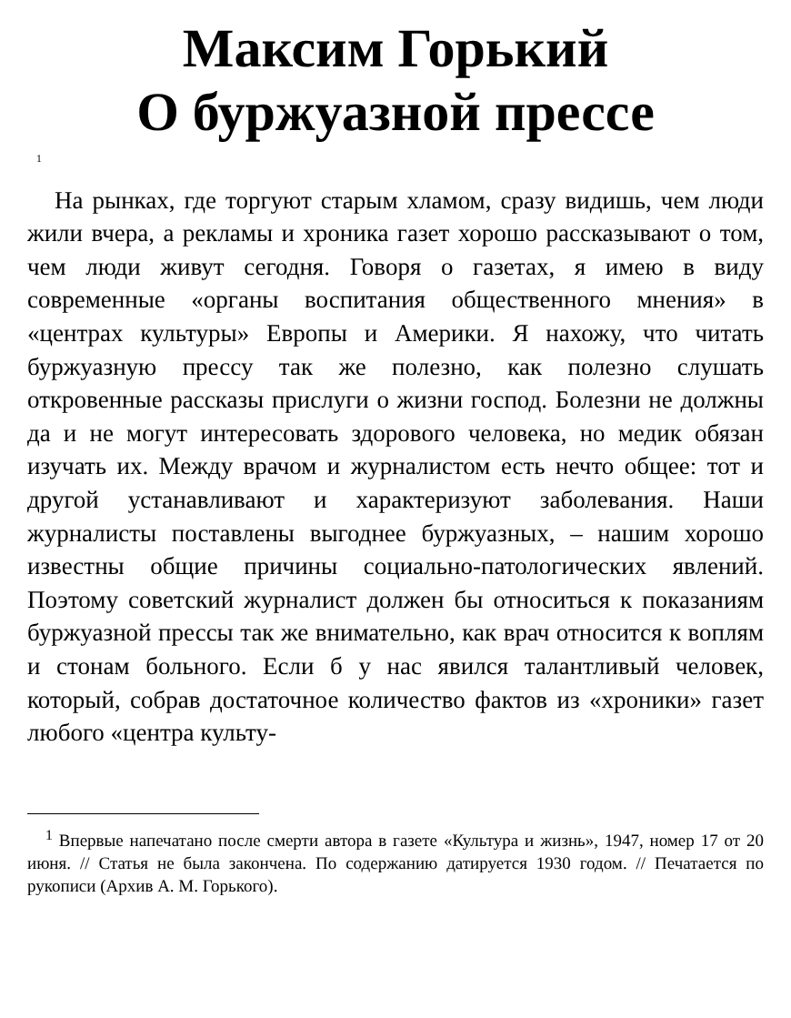Максим Горький
О буржуазной прессе
<sup>1</sup>
На рынках, где торгуют старым хламом, сразу видишь, чем люди жили вчера, а рекламы и хроника газет хорошо рассказывают о том, чем люди живут сегодня. Говоря о газетах, я имею в виду современные «органы воспитания общественного мнения» в «центрах культуры» Европы и Америки. Я нахожу, что читать буржуазную прессу так же полезно, как полезно слушать откровенные рассказы прислуги о жизни господ. Болезни не должны да и не могут интересовать здорового человека, но медик обязан изучать их. Между врачом и журналистом есть нечто общее: тот и другой устанавливают и характеризуют заболевания. Наши журналисты поставлены выгоднее буржуазных, – нашим хорошо известны общие причины социально-патологических явлений. Поэтому советский журналист должен бы относиться к показаниям буржуазной прессы так же внимательно, как врач относится к воплям и стонам больного. Если б у нас явился талантливый человек, который, собрав достаточное количество фактов из «хроники» газет любого «центра культу-
<sup>1</sup> Впервые напечатано после смерти автора в газете «Культура и жизнь», 1947, номер 17 от 20 июня. // Статья не была закончена. По содержанию датируется 1930 годом. // Печатается по рукописи (Архив А. М. Горького).